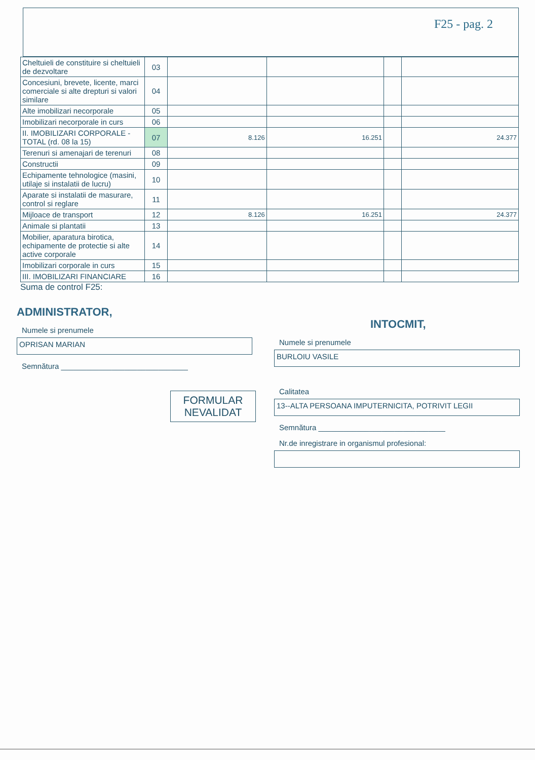F25 - pag. 2
| Cheltuieli de constituire si cheltuieli de dezvoltare | 03 | | | | |
| Concesiuni, brevete, licente, marci comerciale si alte drepturi si valori similare | 04 | | | | |
| Alte imobilizari necorporale | 05 | | | | |
| Imobilizari necorporale in curs | 06 | | | | |
| II. IMOBILIZARI CORPORALE - TOTAL (rd. 08 la 15) | 07 | 8.126 | 16.251 | | 24.377 |
| Terenuri si amenajari de terenuri | 08 | | | | |
| Constructii | 09 | | | | |
| Echipamente tehnologice (masini, utilaje si instalatii de lucru) | 10 | | | | |
| Aparate si instalatii de masurare, control si reglare | 11 | | | | |
| Mijloace de transport | 12 | 8.126 | 16.251 | | 24.377 |
| Animale si plantatii | 13 | | | | |
| Mobilier, aparatura birotica, echipamente de protectie si alte active corporale | 14 | | | | |
| Imobilizari corporale in curs | 15 | | | | |
| III. IMOBILIZARI FINANCIARE | 16 | | | | |
Suma de control F25:
ADMINISTRATOR,
Numele si prenumele
OPRISAN MARIAN
Semnătura ______________________________
FORMULAR NEVALIDAT
INTOCMIT,
Numele si prenumele
BURLOIU VASILE
Calitatea
13--ALTA PERSOANA IMPUTERNICITA, POTRIVIT LEGII
Semnătura ______________________________
Nr.de inregistrare in organismul profesional: